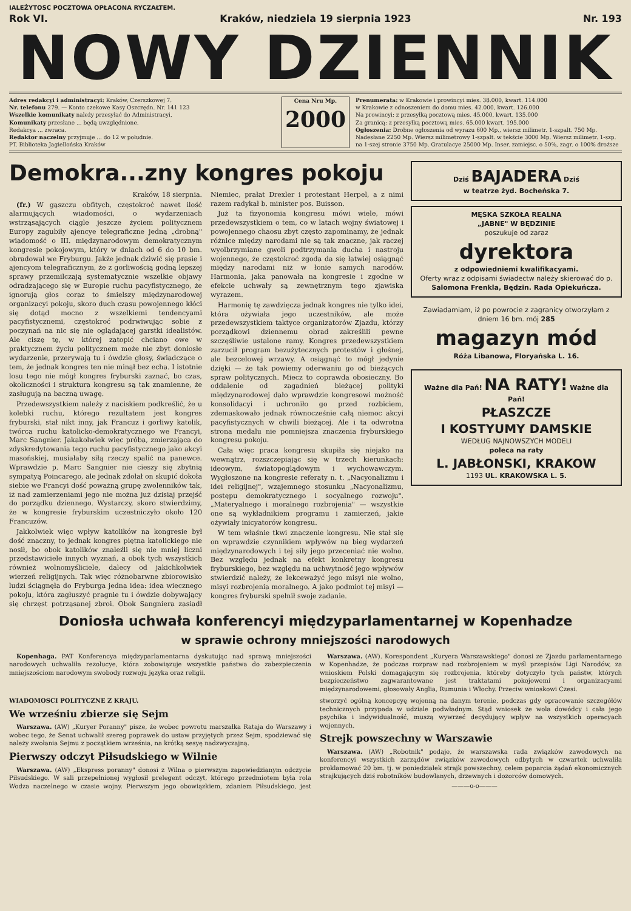IALEŻYTOSC POCZTOWA OPŁACONA RYCZAŁTEM.
Rok VI. Kraków, niedziela 19 sierpnia 1923 Nr. 193
NOWY DZIENNIK
Adres redakcyi i administracyi: Kraków, Czerszkowej 7.
Nr. telefonu 279. — Konto czekowe Kasy Oszczędn. Nr. 141 123
Wszelkie komunikaty należy przesyłać do Administracyi.
Komunikaty przesłane ... będą uwzględnione.
Redakcya ... zwraca.
Redaktor naczelny przyjmuje ... do 12 w południe.
PT. Biblioteka Jagiellońska Kraków
Cena Nru Mp.
2000
Prenumerata: w Krakowie i prowincyi mies. 38.000, kwart. 114.000
w Krakowie z odnoszeniem do domu mies. 42.000, kwart. 126.000
Na prowincyi: z przesyłką pocztową mies. 45.000, kwart. 135.000
Za granicą: z przesyłką pocztową mies. 65.000 kwart. 195.000
Ogłoszenia: Drobne ogłoszenia od wyrazu 600 Mp., wiersz milimetr. 1-szpalt. 750 Mp. Nadesłane 2250 Mp. Wiersz milimetrowy 1-szpalt. w tekście 3000 Mp. Wiersz milimetr. 1-szp. na 1-szej stronie 3750 Mp. Gratulacye 25000 Mp. Inser. zamiejsc. o 50%, zagr. o 100% droższe
Demokra...zny kongres pokoju
Kraków, 18 sierpnia.
(fr.) W gąszczu obfitych, częstokroć nawet ilość alarmujących wiadomości, o wydarzeniach wstrząsających ciągle jeszcze życiem politycznem Europy zagubiły ajencye telegraficzne jedną „drobną" wiadomość o III. międzynarodowym demokratycznym kongresie pokojowym, który w dniach od 6 do 10 bm. obradował we Fryburgu. Jakże jednak dziwić się prasie i ajencyom telegraficznym, że z gorliwością godną lepszej sprawy przemilczają systematycznie wszelkie objawy odradzającego się w Europie ruchu pacyfistycznego, że ignorują głos coraz to śmielszy międzynarodowej organizacyi pokoju, skoro duch czasu powojennego kłóci się dotąd mocno z wszelkiemi tendencyami pacyfistycznemi, częstokroć podrwiwując sobie z poczynań na nic się nie oglądającej garstki idealistów. Ale ciszę tę, w której zatopić chciano owe w praktycznem życiu politycznem może nie zbyt doniosłe wydarzenie, przerywają tu i ówdzie głosy, świadczące o tem, że jednak kongres ten nie minął bez echa. I istotnie losu tego nie mógł kongres fryburski zaznać, bo czas, okoliczności i struktura kongresu są tak znamienne, że zasługują na baczną uwagę.
Przedewszystkiem należy z naciskiem podkreślić, że u kolebki ruchu, którego rezultatem jest kongres fryburski, stał nikt inny, jak Francuz i gorliwy katolik, twórca ruchu katolicko-demokratycznego we Francyi, Marc Sangnier. Jakakolwiek więc próba, zmierzająca do zdyskredytowania tego ruchu pacyfistycznego jako akcyi masońskiej, musiałaby siłą rzeczy spalić na panewce. Wprawdzie p. Marc Sangnier nie cieszy się zbytnią sympatyą Poincarego, ale jednak zdołał on skupić dokoła siebie we Francyi dość poważną grupę zwolenników tak, iż nad zamierzeniami jego nie można już dzisiaj przejść do porządku dziennego. Wystarczy, skoro stwierdzimy, że w kongresie fryburskim uczestniczyło około 120 Francuzów.
Jakkolwiek więc wpływ katolików na kongresie był dość znaczny, to jednak kongres piętna katolickiego nie nosił, bo obok katolików znaleźli się nie mniej liczni przedstawiciele innych wyznań, a obok tych wszystkich również wolnomyśliciele, dalecy od jakichkolwiek wierzeń religijnych. Tak więc różnobarwne zbiorowisko ludzi ściągnęła do Fryburga jedna idea: idea wiecznego pokoju, która zagłuszyć pragnie tu i ówdzie dobywający się chrzęst potrząsanej zbroi. Obok Sangniera zasiadł Niemiec, prałat Drexler i protestant Herpel, a z nimi razem radykał b. minister pos. Buisson.
Już ta fizyonomia kongresu mówi wiele, mówi przedewszystkiem o tem, co w latach wojny światowej i powojennego chaosu zbyt często zapominamy, że jednak różnice między narodami nie są tak znaczne, jak raczej wyolbrzymiane gwoli podtrzymania ducha i nastroju wojennego, że częstokroć zgoda da się łatwiej osiągnąć między narodami niż w łonie samych narodów. Harmonia, jaka panowała na kongresie i zgodne w efekcie uchwały są zewnętrznym tego zjawiska wyrazem.
Harmonię tę zawdzięcza jednak kongres nie tylko idei, która ożywiała jego uczestników, ale może przedewszystkiem taktyce organizatorów Zjazdu, którzy porządkowi dziennemu obrad zakreślili pewne szczęśliwie ustalone ramy. Kongres przedewszystkiem zarzucił program bezużytecznych protestów i głośnej, ale bezcelowej wrzawy. A osiągnąć to mógł jedynie dzięki — że tak powiemy oderwaniu go od bieżących spraw politycznych. Miecz to coprawda obosieczny. Bo oddalenie od zagadnień bieżącej polityki międzynarodowej dało wprawdzie kongresowi możność konsolidacyi i uchroniło go przed rozbiciem, zdemaskowało jednak równocześnie całą niemoc akcyi pacyfistycznych w chwili bieżącej. Ale i ta odwrotna strona medalu nie pomniejsza znaczenia fryburskiego kongresu pokoju.
Cała więc praca kongresu skupiła się niejako na wewnątrz, rozszczepiając się w trzech kierunkach: ideowym, światopoglądowym i wychowawczym. Wygłoszone na kongresie referaty n. t. „Nacyonalizmu i idei religijnej", wzajemnego stosunku „Nacyonalizmu, postępu demokratycznego i socyalnego rozwoju". „Materyalnego i moralnego rozbrojenia" — wszystkie one są wykładnikiem programu i zamierzeń, jakie ożywiały inicyatorów kongresu.
W tem właśnie tkwi znaczenie kongresu. Nie stał się on wprawdzie czynnikiem wpływów na bieg wydarzeń międzynarodowych i tej siły jego przeceniać nie wolno. Bez względu jednak na efekt konkretny kongresu fryburskiego, bez względu na uchwytność jego wpływów stwierdzić należy, że lekceważyć jego misyi nie wolno, misyi rozbrojenia moralnego. A jako podmiot tej misyi — kongres fryburski spełnił swoje zadanie.
Dziś BAJADERA Dziś
w teatrze żyd. Bocheńska 7.
MĘSKA SZKOŁA REALNA
„JABNE" W BĘDZINIE
poszukuje od zaraz
dyrektora
z odpowiedniemi kwalifikacyami.
Oferty wraz z odpisami świadectw należy skierować do p. Salomona Frenkla, Będzin. Rada Opiekuńcza.
Zawiadamiam, iż po powrocie z zagranicy otworzyłam z dniem 16 bm. mój 285
magazyn mód
Róża Libanowa, Floryańska L. 16.
Ważne dla Pań! NA RATY! Ważne dla Pań!
PŁASZCZE
I KOSTYUMY DAMSKIE
WEDŁUG NAJNOWSZYCH MODELI
poleca na raty
L. JABŁONSKI, KRAKOW
1193 UL. KRAKOWSKA L. 5.
Doniosła uchwała konferencyi międzyparlamentarnej w Kopenhadze
w sprawie ochrony mniejszości narodowych
Kopenhaga. PAT Konferencya międzyparlamentarna dyskutując nad sprawą mniejszości narodowych uchwaliła rezolucye, która zobowiązuje wszystkie państwa do zabezpieczenia mniejszościom narodowym swobody rozwoju języka oraz religii.
Warszawa. (AW). Korespondent „Kuryera Warszawskiego" donosi ze Zjazdu parlamentarnego w Kopenhadze, że podczas rozpraw nad rozbrojeniem w myśl przepisów Ligi Narodów, za wnioskiem Polski domagającym się rozbrojenia, któreby dotyczyło tych państw, których bezpieczeństwo zagwarantowane jest traktatami pokojowemi i organizacyami międzynarodowemi, głosowały Anglia, Rumunia i Włochy. Przeciw wnioskowi Czesi.
WIADOMOSCI POLITYCZNE Z KRAJU.
We wrześniu zbierze się Sejm
Warszawa. (AW) „Kuryer Poranny" pisze, że wobec powrotu marszałka Rataja do Warszawy i wobec tego, że Senat uchwalił szereg poprawek do ustaw przyjętych przez Sejm, spodziewać się należy zwołania Sejmu z początkiem września, na krótką sesyę nadzwyczajną.
Pierwszy odczyt Piłsudskiego w Wilnie
Warszawa. (AW) „Ekspress poranny" donosi z Wilna o pierwszym zapowiedzianym odczycie Piłsudskiego. W sali przepełnionej wygłosił prelegent odczyt, którego przedmiotem była rola Wodza naczelnego w czasie wojny. Pierwszym jego obowiązkiem, zdaniem Piłsudskiego, jest stworzyć ogólną koncepcyę wojenną na danym terenie, podczas gdy opracowanie szczegółów technicznych przypada w udziale podwładnym. Stąd wniosek że wola dowódcy i cała jego psychika i indywidualność, muszą wywrzeć decydujący wpływ na wszystkich operacyach wojennych.
Strejk powszechny w Warszawie
Warszawa. (AW) „Robotnik" podaje, że warszawska rada związków zawodowych na konferencyi wszystkich zarządów związków zawodowych odbytych w czwartek uchwaliła proklamować 20 bm. tj. w poniedziałek strajk powszechny, celem poparcia żądań ekonomicznych strajkujących dziś robotników budowlanych, drzewnych i dozorców domowych.
———o-o———